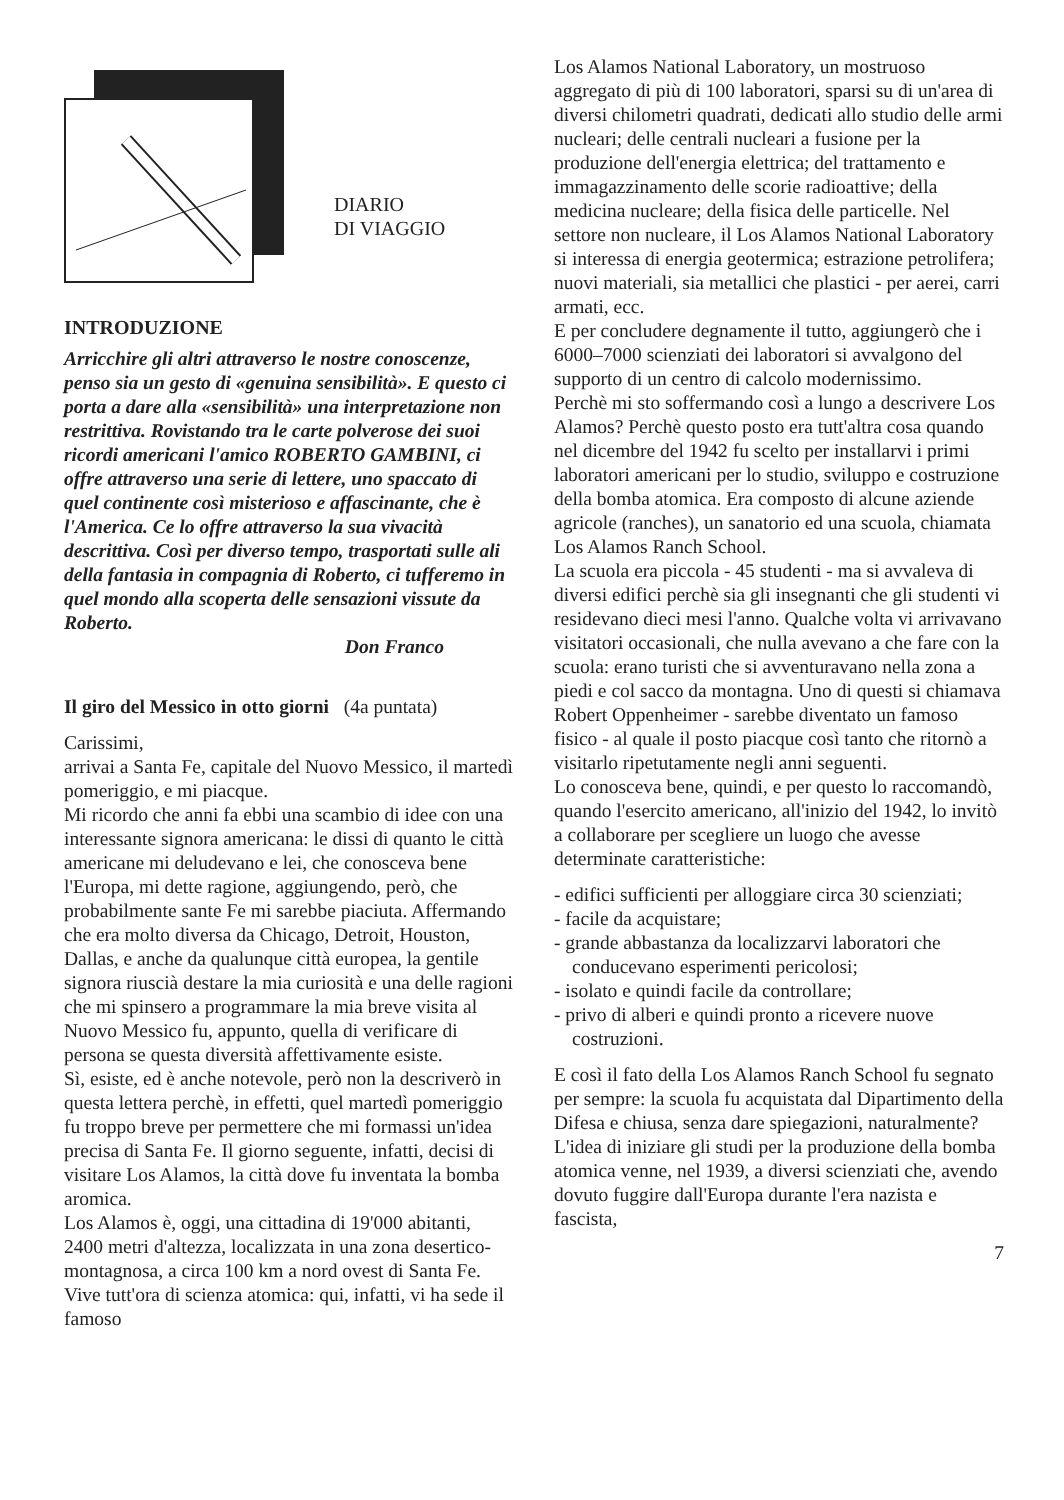DIARIO
DI VIAGGIO
INTRODUZIONE
Arricchire gli altri attraverso le nostre conoscenze, penso sia un gesto di «genuina sensibilità». E questo ci porta a dare alla «sensibilità» una interpretazione non restrittiva. Rovistando tra le carte polverose dei suoi ricordi americani l'amico ROBERTO GAMBINI, ci offre attraverso una serie di lettere, uno spaccato di quel continente così misterioso e affascinante, che è l'America. Ce lo offre attraverso la sua vivacità descrittiva. Così per diverso tempo, trasportati sulle ali della fantasia in compagnia di Roberto, ci tufferemo in quel mondo alla scoperta delle sensazioni vissute da Roberto.
Don Franco
Il giro del Messico in otto giorni (4a puntata)
Carissimi,
arrivai a Santa Fe, capitale del Nuovo Messico, il martedì pomeriggio, e mi piacque.
Mi ricordo che anni fa ebbi una scambio di idee con una interessante signora americana: le dissi di quanto le città americane mi deludevano e lei, che conosceva bene l'Europa, mi dette ragione, aggiungendo, però, che probabilmente sante Fe mi sarebbe piaciuta. Affermando che era molto diversa da Chicago, Detroit, Houston, Dallas, e anche da qualunque città europea, la gentile signora riuscià destare la mia curiosità e una delle ragioni che mi spinsero a programmare la mia breve visita al Nuovo Messico fu, appunto, quella di verificare di persona se questa diversità affettivamente esiste.
Sì, esiste, ed è anche notevole, però non la descriverò in questa lettera perchè, in effetti, quel martedì pomeriggio fu troppo breve per permettere che mi formassi un'idea precisa di Santa Fe. Il giorno seguente, infatti, decisi di visitare Los Alamos, la città dove fu inventata la bomba aromica.
Los Alamos è, oggi, una cittadina di 19'000 abitanti, 2400 metri d'altezza, localizzata in una zona desertico-montagnosa, a circa 100 km a nord ovest di Santa Fe. Vive tutt'ora di scienza atomica: qui, infatti, vi ha sede il famoso
Los Alamos National Laboratory, un mostruoso aggregato di più di 100 laboratori, sparsi su di un'area di diversi chilometri quadrati, dedicati allo studio delle armi nucleari; delle centrali nucleari a fusione per la produzione dell'energia elettrica; del trattamento e immagazzinamento delle scorie radioattive; della medicina nucleare; della fisica delle particelle. Nel settore non nucleare, il Los Alamos National Laboratory si interessa di energia geotermica; estrazione petrolifera; nuovi materiali, sia metallici che plastici - per aerei, carri armati, ecc.
E per concludere degnamente il tutto, aggiungerò che i 6000–7000 scienziati dei laboratori si avvalgono del supporto di un centro di calcolo modernissimo.
Perchè mi sto soffermando così a lungo a descrivere Los Alamos? Perchè questo posto era tutt'altra cosa quando nel dicembre del 1942 fu scelto per installarvi i primi laboratori americani per lo studio, sviluppo e costruzione della bomba atomica. Era composto di alcune aziende agricole (ranches), un sanatorio ed una scuola, chiamata Los Alamos Ranch School.
La scuola era piccola - 45 studenti - ma si avvaleva di diversi edifici perchè sia gli insegnanti che gli studenti vi residevano dieci mesi l'anno. Qualche volta vi arrivavano visitatori occasionali, che nulla avevano a che fare con la scuola: erano turisti che si avventuravano nella zona a piedi e col sacco da montagna. Uno di questi si chiamava Robert Oppenheimer - sarebbe diventato un famoso fisico - al quale il posto piacque così tanto che ritornò a visitarlo ripetutamente negli anni seguenti.
Lo conosceva bene, quindi, e per questo lo raccomandò, quando l'esercito americano, all'inizio del 1942, lo invitò a collaborare per scegliere un luogo che avesse determinate caratteristiche:
- edifici sufficienti per alloggiare circa 30 scienziati;
- facile da acquistare;
- grande abbastanza da localizzarvi laboratori che conducevano esperimenti pericolosi;
- isolato e quindi facile da controllare;
- privo di alberi e quindi pronto a ricevere nuove costruzioni.
E così il fato della Los Alamos Ranch School fu segnato per sempre: la scuola fu acquistata dal Dipartimento della Difesa e chiusa, senza dare spiegazioni, naturalmente?
L'idea di iniziare gli studi per la produzione della bomba atomica venne, nel 1939, a diversi scienziati che, avendo dovuto fuggire dall'Europa durante l'era nazista e fascista,
7